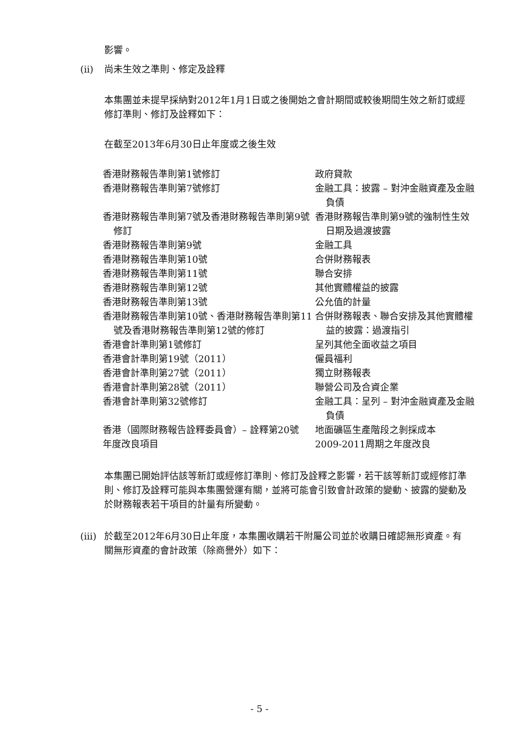影響。
(ii) 尚未生效之準則、修定及詮釋
本集團並未提早採納對2012年1月1日或之後開始之會計期間或較後期間生效之新訂或經修訂準則、修訂及詮釋如下：
在截至2013年6月30日止年度或之後生效
| 香港財務報告準則第1號修訂 | 政府貸款 |
| 香港財務報告準則第7號修訂 | 金融工具：披露 – 對沖金融資產及金融負債 |
| 香港財務報告準則第7號及香港財務報告準則第9號修訂 | 香港財務報告準則第9號的強制性生效日期及過渡披露 |
| 香港財務報告準則第9號 | 金融工具 |
| 香港財務報告準則第10號 | 合併財務報表 |
| 香港財務報告準則第11號 | 聯合安排 |
| 香港財務報告準則第12號 | 其他實體權益的披露 |
| 香港財務報告準則第13號 | 公允值的計量 |
| 香港財務報告準則第10號、香港財務報告準則第11號及香港財務報告準則第12號的修訂 | 合併財務報表、聯合安排及其他實體權益的披露：過渡指引 |
| 香港會計準則第1號修訂 | 呈列其他全面收益之項目 |
| 香港會計準則第19號（2011） | 僱員福利 |
| 香港會計準則第27號（2011） | 獨立財務報表 |
| 香港會計準則第28號（2011） | 聯營公司及合資企業 |
| 香港會計準則第32號修訂 | 金融工具：呈列 – 對沖金融資產及金融負債 |
| 香港（國際財務報告詮釋委員會）– 詮釋第20號 | 地面礦區生產階段之剝採成本 |
| 年度改良項目 | 2009-2011周期之年度改良 |
本集團已開始評估該等新訂或經修訂準則、修訂及詮釋之影響，若干該等新訂或經修訂準則、修訂及詮釋可能與本集團營運有關，並將可能會引致會計政策的變動、披露的變動及於財務報表若干項目的計量有所變動。
(iii) 於截至2012年6月30日止年度，本集團收購若干附屬公司並於收購日確認無形資產。有關無形資產的會計政策（除商譽外）如下：
- 5 -